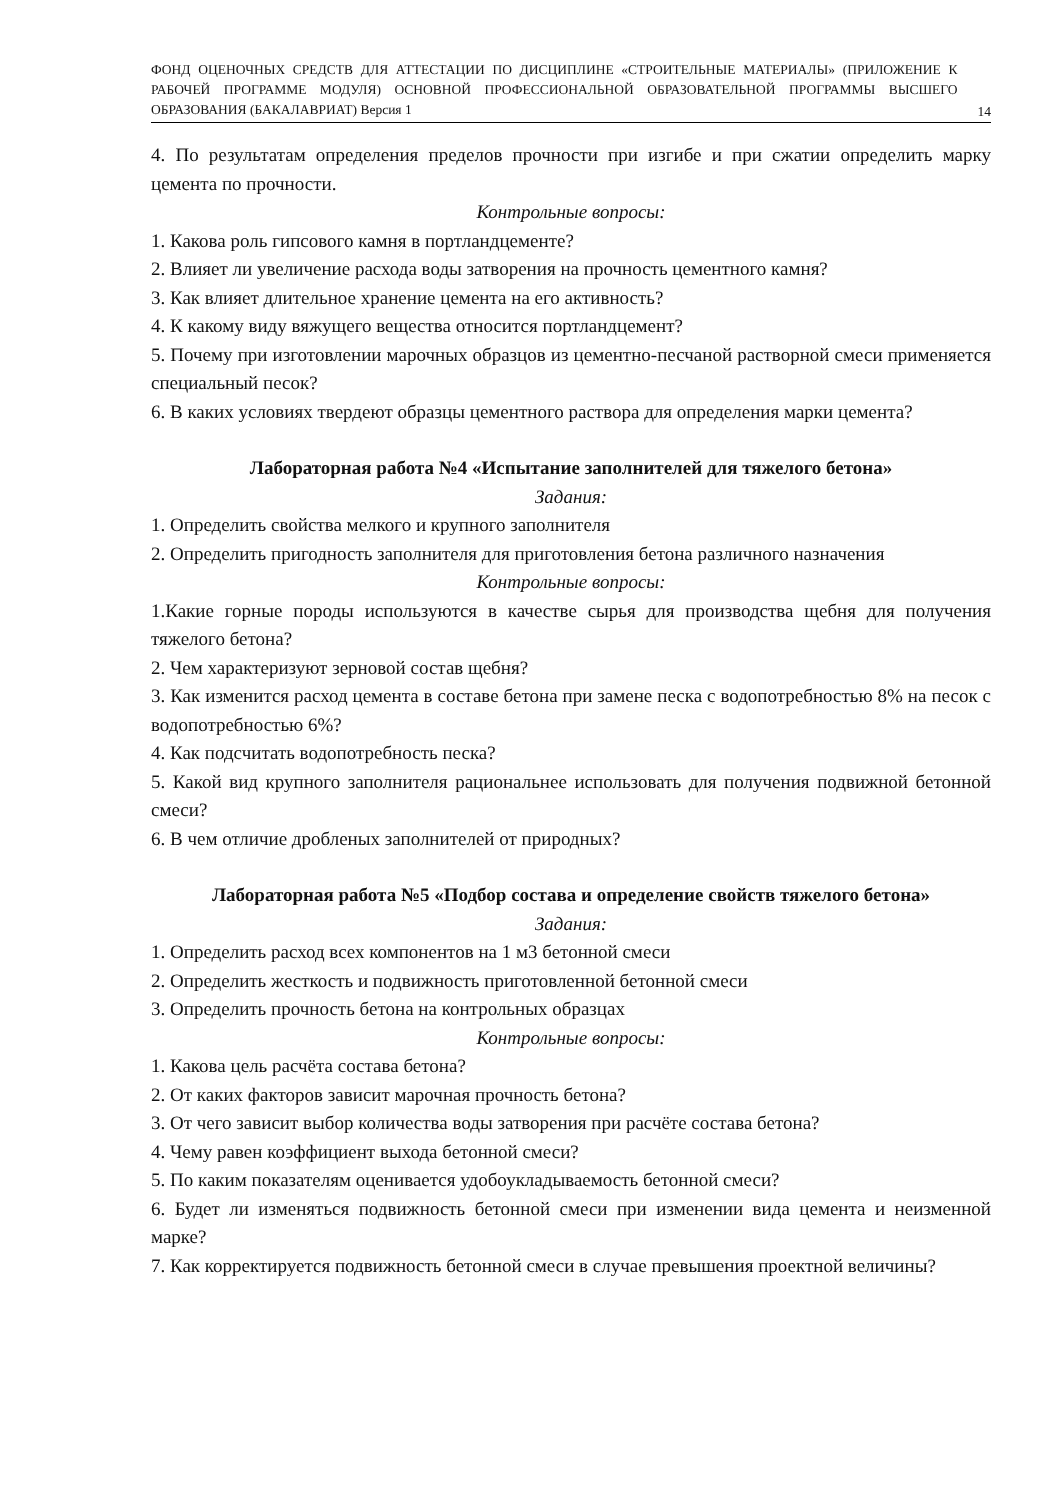ФОНД ОЦЕНОЧНЫХ СРЕДСТВ ДЛЯ АТТЕСТАЦИИ ПО ДИСЦИПЛИНЕ «СТРОИТЕЛЬНЫЕ МАТЕРИАЛЫ» (ПРИЛОЖЕНИЕ К РАБОЧЕЙ ПРОГРАММЕ МОДУЛЯ) ОСНОВНОЙ ПРОФЕССИОНАЛЬНОЙ ОБРАЗОВАТЕЛЬНОЙ ПРОГРАММЫ ВЫСШЕГО ОБРАЗОВАНИЯ (БАКАЛАВРИАТ) Версия 1
14
4. По результатам определения пределов прочности при изгибе и при сжатии определить марку цемента по прочности.
Контрольные вопросы:
1. Какова роль гипсового камня в портландцементе?
2. Влияет ли увеличение расхода воды затворения на прочность цементного камня?
3. Как влияет длительное хранение цемента на его активность?
4. К какому виду вяжущего вещества относится портландцемент?
5. Почему при изготовлении марочных образцов из цементно-песчаной растворной смеси применяется специальный песок?
6. В каких условиях твердеют образцы цементного раствора для определения марки цемента?
Лабораторная работа №4 «Испытание заполнителей для тяжелого бетона»
Задания:
1. Определить свойства мелкого и крупного заполнителя
2. Определить пригодность заполнителя для приготовления бетона различного назначения
Контрольные вопросы:
1.Какие горные породы используются в качестве сырья для производства щебня для получения тяжелого бетона?
2. Чем характеризуют зерновой состав щебня?
3. Как изменится расход цемента в составе бетона при замене песка с водопотребностью 8% на песок с водопотребностью 6%?
4. Как подсчитать водопотребность песка?
5. Какой вид крупного заполнителя рациональнее использовать для получения подвижной бетонной смеси?
6. В чем отличие дробленых заполнителей от природных?
Лабораторная работа №5 «Подбор состава и определение свойств тяжелого бетона»
Задания:
1. Определить расход всех компонентов на 1 м3 бетонной смеси
2. Определить жесткость и подвижность приготовленной бетонной смеси
3. Определить прочность бетона на контрольных образцах
Контрольные вопросы:
1. Какова цель расчёта состава бетона?
2. От каких факторов зависит марочная прочность бетона?
3. От чего зависит выбор количества воды затворения при расчёте состава бетона?
4. Чему равен коэффициент выхода бетонной смеси?
5. По каким показателям оценивается удобоукладываемость бетонной смеси?
6. Будет ли изменяться подвижность бетонной смеси при изменении вида цемента и неизменной марке?
7. Как корректируется подвижность бетонной смеси в случае превышения проектной величины?